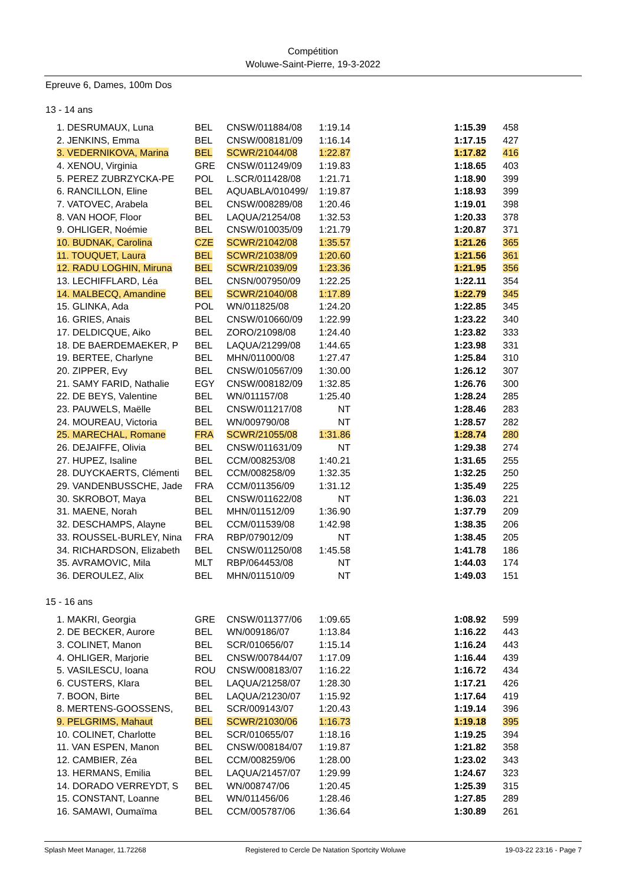Compétition
Woluwe-Saint-Pierre, 19-3-2022
Epreuve 6, Dames, 100m Dos
13 - 14 ans
| 1. DESRUMAUX, Luna | BEL | CNSW/011884/08 | 1:19.14 | | 1:15.39 | 458 |
| 2. JENKINS, Emma | BEL | CNSW/008181/09 | 1:16.14 | | 1:17.15 | 427 |
| 3. VEDERNIKOVA, Marina | BEL | SCWR/21044/08 | 1:22.87 | | 1:17.82 | 416 |
| 4. XENOU, Virginia | GRE | CNSW/011249/09 | 1:19.83 | | 1:18.65 | 403 |
| 5. PEREZ ZUBRZYCKA-PE | POL | L.SCR/011428/08 | 1:21.71 | | 1:18.90 | 399 |
| 6. RANCILLON, Eline | BEL | AQUABLA/010499/ | 1:19.87 | | 1:18.93 | 399 |
| 7. VATOVEC, Arabela | BEL | CNSW/008289/08 | 1:20.46 | | 1:19.01 | 398 |
| 8. VAN HOOF, Floor | BEL | LAQUA/21254/08 | 1:32.53 | | 1:20.33 | 378 |
| 9. OHLIGER, Noémie | BEL | CNSW/010035/09 | 1:21.79 | | 1:20.87 | 371 |
| 10. BUDNAK, Carolina | CZE | SCWR/21042/08 | 1:35.57 | | 1:21.26 | 365 |
| 11. TOUQUET, Laura | BEL | SCWR/21038/09 | 1:20.60 | | 1:21.56 | 361 |
| 12. RADU LOGHIN, Miruna | BEL | SCWR/21039/09 | 1:23.36 | | 1:21.95 | 356 |
| 13. LECHIFFLARD, Léa | BEL | CNSN/007950/09 | 1:22.25 | | 1:22.11 | 354 |
| 14. MALBECQ, Amandine | BEL | SCWR/21040/08 | 1:17.89 | | 1:22.79 | 345 |
| 15. GLINKA, Ada | POL | WN/011825/08 | 1:24.20 | | 1:22.85 | 345 |
| 16. GRIES, Anais | BEL | CNSW/010660/09 | 1:22.99 | | 1:23.22 | 340 |
| 17. DELDICQUE, Aiko | BEL | ZORO/21098/08 | 1:24.40 | | 1:23.82 | 333 |
| 18. DE BAERDEMAEKER, P | BEL | LAQUA/21299/08 | 1:44.65 | | 1:23.98 | 331 |
| 19. BERTEE, Charlyne | BEL | MHN/011000/08 | 1:27.47 | | 1:25.84 | 310 |
| 20. ZIPPER, Evy | BEL | CNSW/010567/09 | 1:30.00 | | 1:26.12 | 307 |
| 21. SAMY FARID, Nathalie | EGY | CNSW/008182/09 | 1:32.85 | | 1:26.76 | 300 |
| 22. DE BEYS, Valentine | BEL | WN/011157/08 | 1:25.40 | | 1:28.24 | 285 |
| 23. PAUWELS, Maëlle | BEL | CNSW/011217/08 | NT | | 1:28.46 | 283 |
| 24. MOUREAU, Victoria | BEL | WN/009790/08 | NT | | 1:28.57 | 282 |
| 25. MARECHAL, Romane | FRA | SCWR/21055/08 | 1:31.86 | | 1:28.74 | 280 |
| 26. DEJAIFFE, Olivia | BEL | CNSW/011631/09 | NT | | 1:29.38 | 274 |
| 27. HUPEZ, Isaline | BEL | CCM/008253/08 | 1:40.21 | | 1:31.65 | 255 |
| 28. DUYCKAERTS, Clémenti | BEL | CCM/008258/09 | 1:32.35 | | 1:32.25 | 250 |
| 29. VANDENBUSSCHE, Jade | FRA | CCM/011356/09 | 1:31.12 | | 1:35.49 | 225 |
| 30. SKROBOT, Maya | BEL | CNSW/011622/08 | NT | | 1:36.03 | 221 |
| 31. MAENE, Norah | BEL | MHN/011512/09 | 1:36.90 | | 1:37.79 | 209 |
| 32. DESCHAMPS, Alayne | BEL | CCM/011539/08 | 1:42.98 | | 1:38.35 | 206 |
| 33. ROUSSEL-BURLEY, Nina | FRA | RBP/079012/09 | NT | | 1:38.45 | 205 |
| 34. RICHARDSON, Elizabeth | BEL | CNSW/011250/08 | 1:45.58 | | 1:41.78 | 186 |
| 35. AVRAMOVIC, Mila | MLT | RBP/064453/08 | NT | | 1:44.03 | 174 |
| 36. DEROULEZ, Alix | BEL | MHN/011510/09 | NT | | 1:49.03 | 151 |
15 - 16 ans
| 1. MAKRI, Georgia | GRE | CNSW/011377/06 | 1:09.65 | | 1:08.92 | 599 |
| 2. DE BECKER, Aurore | BEL | WN/009186/07 | 1:13.84 | | 1:16.22 | 443 |
| 3. COLINET, Manon | BEL | SCR/010656/07 | 1:15.14 | | 1:16.24 | 443 |
| 4. OHLIGER, Marjorie | BEL | CNSW/007844/07 | 1:17.09 | | 1:16.44 | 439 |
| 5. VASILESCU, Ioana | ROU | CNSW/008183/07 | 1:16.22 | | 1:16.72 | 434 |
| 6. CUSTERS, Klara | BEL | LAQUA/21258/07 | 1:28.30 | | 1:17.21 | 426 |
| 7. BOON, Birte | BEL | LAQUA/21230/07 | 1:15.92 | | 1:17.64 | 419 |
| 8. MERTENS-GOOSSENS, | BEL | SCR/009143/07 | 1:20.43 | | 1:19.14 | 396 |
| 9. PELGRIMS, Mahaut | BEL | SCWR/21030/06 | 1:16.73 | | 1:19.18 | 395 |
| 10. COLINET, Charlotte | BEL | SCR/010655/07 | 1:18.16 | | 1:19.25 | 394 |
| 11. VAN ESPEN, Manon | BEL | CNSW/008184/07 | 1:19.87 | | 1:21.82 | 358 |
| 12. CAMBIER, Zéa | BEL | CCM/008259/06 | 1:28.00 | | 1:23.02 | 343 |
| 13. HERMANS, Emilia | BEL | LAQUA/21457/07 | 1:29.99 | | 1:24.67 | 323 |
| 14. DORADO VERREYDT, S | BEL | WN/008747/06 | 1:20.45 | | 1:25.39 | 315 |
| 15. CONSTANT, Loanne | BEL | WN/011456/06 | 1:28.46 | | 1:27.85 | 289 |
| 16. SAMAWI, Oumaïma | BEL | CCM/005787/06 | 1:36.64 | | 1:30.89 | 261 |
Splash Meet Manager, 11.72268 Registered to Cercle De Natation Sportcity Woluwe 19-03-22 23:16 - Page 7